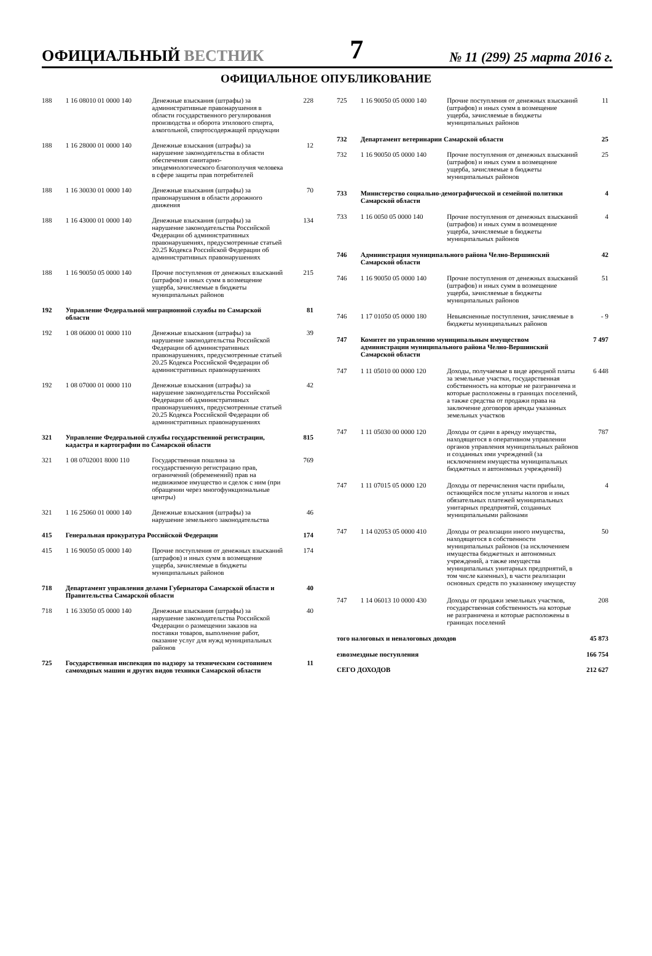ОФИЦИАЛЬНЫЙ ВЕСТНИК
7
№ 11 (299) 25 марта 2016 г.
ОФИЦИАЛЬНОЕ ОПУБЛИКОВАНИЕ
| 188 | 1 16 08010 01 0000 140 | Денежные взыскания (штрафы) за административные правонарушения в области государственного регулирования производства и оборота этилового спирта, алкогольной, спиртосодержащей продукции | 228 |
| 188 | 1 16 28000 01 0000 140 | Денежные взыскания (штрафы) за нарушение законодательства в области обеспечения санитарно-эпидемиологического благополучия человека в сфере защиты прав потребителей | 12 |
| 188 | 1 16 30030 01 0000 140 | Денежные взыскания (штрафы) за правонарушения в области дорожного движения | 70 |
| 188 | 1 16 43000 01 0000 140 | Денежные взыскания (штрафы) за нарушение законодательства Российской Федерации об административных правонарушениях, предусмотренные статьей 20.25 Кодекса Российской Федерации об административных правонарушениях | 134 |
| 188 | 1 16 90050 05 0000 140 | Прочие поступления от денежных взысканий (штрафов) и иных сумм в возмещение ущерба, зачисляемые в бюджеты муниципальных районов | 215 |
| 192 | Управление Федеральной миграционной службы по Самарской области | | 81 |
| 192 | 1 08 06000 01 0000 110 | Денежные взыскания (штрафы) за нарушение законодательства Российской Федерации об административных правонарушениях, предусмотренные статьей 20.25 Кодекса Российской Федерации об административных правонарушениях | 39 |
| 192 | 1 08 07000 01 0000 110 | Денежные взыскания (штрафы) за нарушение законодательства Российской Федерации об административных правонарушениях, предусмотренные статьей 20.25 Кодекса Российской Федерации об административных правонарушениях | 42 |
| 321 | Управление Федеральной службы государственной регистрации, кадастра и картографии по Самарской области | | 815 |
| 321 | 1 08 0702001 8000 110 | Государственная пошлина за государственную регистрацию прав, ограничений (обременений) прав на недвижимое имущество и сделок с ним (при обращении через многофункциональные центры) | 769 |
| 321 | 1 16 25060 01 0000 140 | Денежные взыскания (штрафы) за нарушение земельного законодательства | 46 |
| 415 | Генеральная прокуратура Российской Федерации | | 174 |
| 415 | 1 16 90050 05 0000 140 | Прочие поступления от денежных взысканий (штрафов) и иных сумм в возмещение ущерба, зачисляемые в бюджеты муниципальных районов | 174 |
| 718 | Департамент управления делами Губернатора Самарской области и Правительства Самарской области | | 40 |
| 718 | 1 16 33050 05 0000 140 | Денежные взыскания (штрафы) за нарушение законодательства Российской Федерации о размещении заказов на поставки товаров, выполнение работ, оказание услуг для нужд муниципальных районов | 40 |
| 725 | Государственная инспекция по надзору за техническим состоянием самоходных машин и других видов техники Самарской области | | 11 |
| 725 | 1 16 90050 05 0000 140 | Прочие поступления от денежных взысканий (штрафов) и иных сумм в возмещение ущерба, зачисляемые в бюджеты муниципальных районов | 11 |
| 732 | Департамент ветеринарии Самарской области | | 25 |
| 732 | 1 16 90050 05 0000 140 | Прочие поступления от денежных взысканий (штрафов) и иных сумм в возмещение ущерба, зачисляемые в бюджеты муниципальных районов | 25 |
| 733 | Министерство социально-демографической и семейной политики Самарской области | | 4 |
| 733 | 1 16 0050 05 0000 140 | Прочие поступления от денежных взысканий (штрафов) и иных сумм в возмещение ущерба, зачисляемые в бюджеты муниципальных районов | 4 |
| 746 | Администрация муниципального района Челно-Вершинский Самарской области | | 42 |
| 746 | 1 16 90050 05 0000 140 | Прочие поступления от денежных взысканий (штрафов) и иных сумм в возмещение ущерба, зачисляемые в бюджеты муниципальных районов | 51 |
| 746 | 1 17 01050 05 0000 180 | Невыясненные поступления, зачисляемые в бюджеты муниципальных районов | - 9 |
| 747 | Комитет по управлению муниципальным имуществом администрации муниципального района Челно-Вершинский Самарской области | | 7 497 |
| 747 | 1 11 05010 00 0000 120 | Доходы, получаемые в виде арендной платы за земельные участки, государственная собственность на которые не разграничена и которые расположены в границах поселений, а также средства от продажи права на заключение договоров аренды указанных земельных участков | 6 448 |
| 747 | 1 11 05030 00 0000 120 | Доходы от сдачи в аренду имущества, находящегося в оперативном управлении органов управления муниципальных районов и созданных ими учреждений (за исключением имущества муниципальных бюджетных и автономных учреждений) | 787 |
| 747 | 1 11 07015 05 0000 120 | Доходы от перечисления части прибыли, остающейся после уплаты налогов и иных обязательных платежей муниципальных унитарных предприятий, созданных муниципальными районами | 4 |
| 747 | 1 14 02053 05 0000 410 | Доходы от реализации иного имущества, находящегося в собственности муниципальных районов (за исключением имущества бюджетных и автономных учреждений, а также имущества муниципальных унитарных предприятий, в том числе казенных), в части реализации основных средств по указанному имуществу | 50 |
| 747 | 1 14 06013 10 0000 430 | Доходы от продажи земельных участков, государственная собственность на которые не разграничена и которые расположены в границах поселений | 208 |
| того налоговых и неналоговых доходов | | | 45 873 |
| езвозмездные поступления | | | 166 754 |
| СЕГО ДОХОДОВ | | | 212 627 |